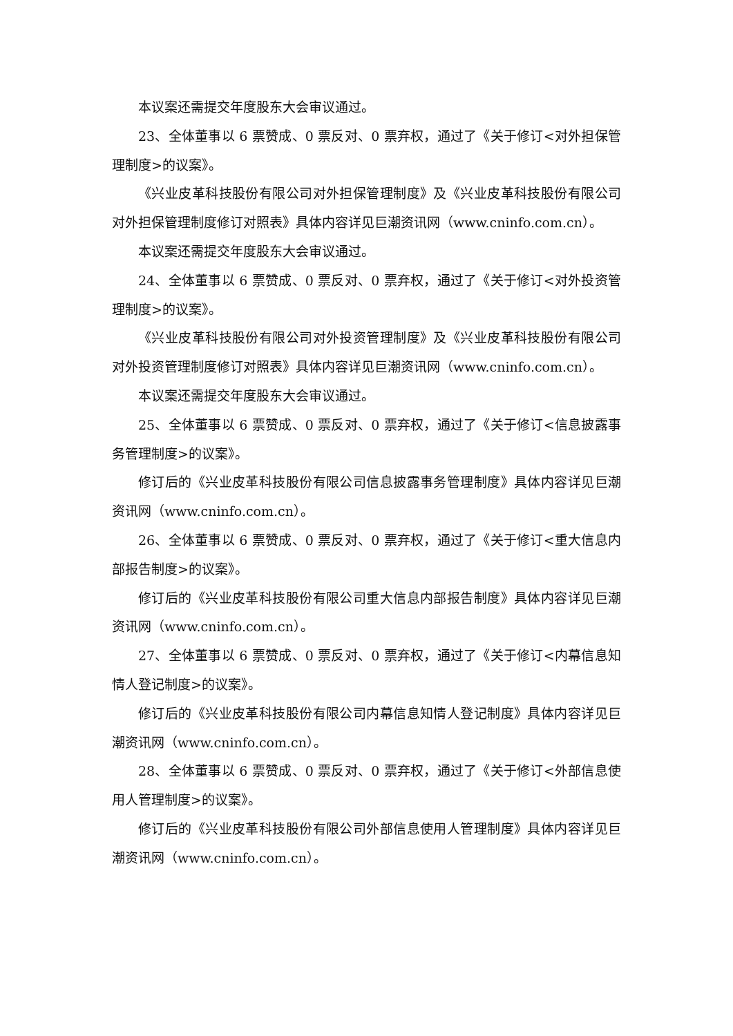本议案还需提交年度股东大会审议通过。
23、全体董事以 6 票赞成、0 票反对、0 票弃权，通过了《关于修订<对外担保管理制度>的议案》。
《兴业皮革科技股份有限公司对外担保管理制度》及《兴业皮革科技股份有限公司对外担保管理制度修订对照表》具体内容详见巨潮资讯网（www.cninfo.com.cn）。
本议案还需提交年度股东大会审议通过。
24、全体董事以 6 票赞成、0 票反对、0 票弃权，通过了《关于修订<对外投资管理制度>的议案》。
《兴业皮革科技股份有限公司对外投资管理制度》及《兴业皮革科技股份有限公司对外投资管理制度修订对照表》具体内容详见巨潮资讯网（www.cninfo.com.cn）。
本议案还需提交年度股东大会审议通过。
25、全体董事以 6 票赞成、0 票反对、0 票弃权，通过了《关于修订<信息披露事务管理制度>的议案》。
修订后的《兴业皮革科技股份有限公司信息披露事务管理制度》具体内容详见巨潮资讯网（www.cninfo.com.cn）。
26、全体董事以 6 票赞成、0 票反对、0 票弃权，通过了《关于修订<重大信息内部报告制度>的议案》。
修订后的《兴业皮革科技股份有限公司重大信息内部报告制度》具体内容详见巨潮资讯网（www.cninfo.com.cn）。
27、全体董事以 6 票赞成、0 票反对、0 票弃权，通过了《关于修订<内幕信息知情人登记制度>的议案》。
修订后的《兴业皮革科技股份有限公司内幕信息知情人登记制度》具体内容详见巨潮资讯网（www.cninfo.com.cn）。
28、全体董事以 6 票赞成、0 票反对、0 票弃权，通过了《关于修订<外部信息使用人管理制度>的议案》。
修订后的《兴业皮革科技股份有限公司外部信息使用人管理制度》具体内容详见巨潮资讯网（www.cninfo.com.cn）。